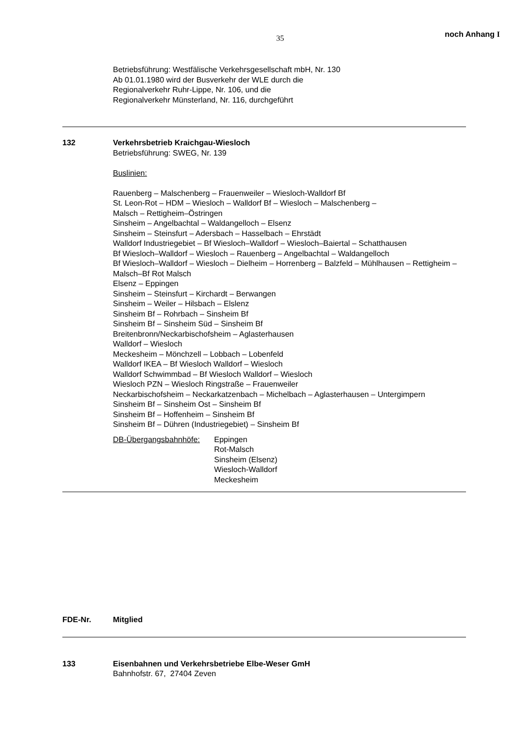35
noch Anhang I
Betriebsführung: Westfälische Verkehrsgesellschaft mbH, Nr. 130
Ab 01.01.1980 wird der Busverkehr der WLE durch die
Regionalverkehr Ruhr-Lippe, Nr. 106, und die
Regionalverkehr Münsterland, Nr. 116, durchgeführt
132 Verkehrsbetrieb Kraichgau-Wiesloch
Betriebsführung: SWEG, Nr. 139
Buslinien:
Rauenberg – Malschenberg – Frauenweiler – Wiesloch-Walldorf Bf
St. Leon-Rot – HDM – Wiesloch – Walldorf Bf – Wiesloch – Malschenberg –
Malsch – Rettigheim–Östringen
Sinsheim – Angelbachtal – Waldangelloch – Elsenz
Sinsheim – Steinsfurt – Adersbach – Hasselbach – Ehrstädt
Walldorf Industriegebiet – Bf Wiesloch–Walldorf – Wiesloch–Baiertal – Schatthausen
Bf Wiesloch–Walldorf – Wiesloch – Rauenberg – Angelbachtal – Waldangelloch
Bf Wiesloch–Walldorf – Wiesloch – Dielheim – Horrenberg – Balzfeld – Mühlhausen – Rettigheim –
Malsch–Bf Rot Malsch
Elsenz – Eppingen
Sinsheim – Steinsfurt – Kirchardt – Berwangen
Sinsheim – Weiler – Hilsbach – Elslenz
Sinsheim Bf – Rohrbach – Sinsheim Bf
Sinsheim Bf – Sinsheim Süd – Sinsheim Bf
Breitenbronn/Neckarbischofsheim – Aglasterhausen
Walldorf – Wiesloch
Meckesheim – Mönchzell – Lobbach – Lobenfeld
Walldorf IKEA – Bf Wiesloch Walldorf – Wiesloch
Walldorf Schwimmbad – Bf Wiesloch Walldorf – Wiesloch
Wiesloch PZN – Wiesloch Ringstraße – Frauenweiler
Neckarbischofsheim – Neckarkatzenbach – Michelbach – Aglasterhausen – Untergimpern
Sinsheim Bf – Sinsheim Ost – Sinsheim Bf
Sinsheim Bf – Hoffenheim – Sinsheim Bf
Sinsheim Bf – Dühren (Industriegebiet) – Sinsheim Bf
DB-Übergangsbahnhöfe: Eppingen
Rot-Malsch
Sinsheim (Elsenz)
Wiesloch-Walldorf
Meckesheim
FDE-Nr. Mitglied
133 Eisenbahnen und Verkehrsbetriebe Elbe-Weser GmH
Bahnhofstr. 67, 27404 Zeven